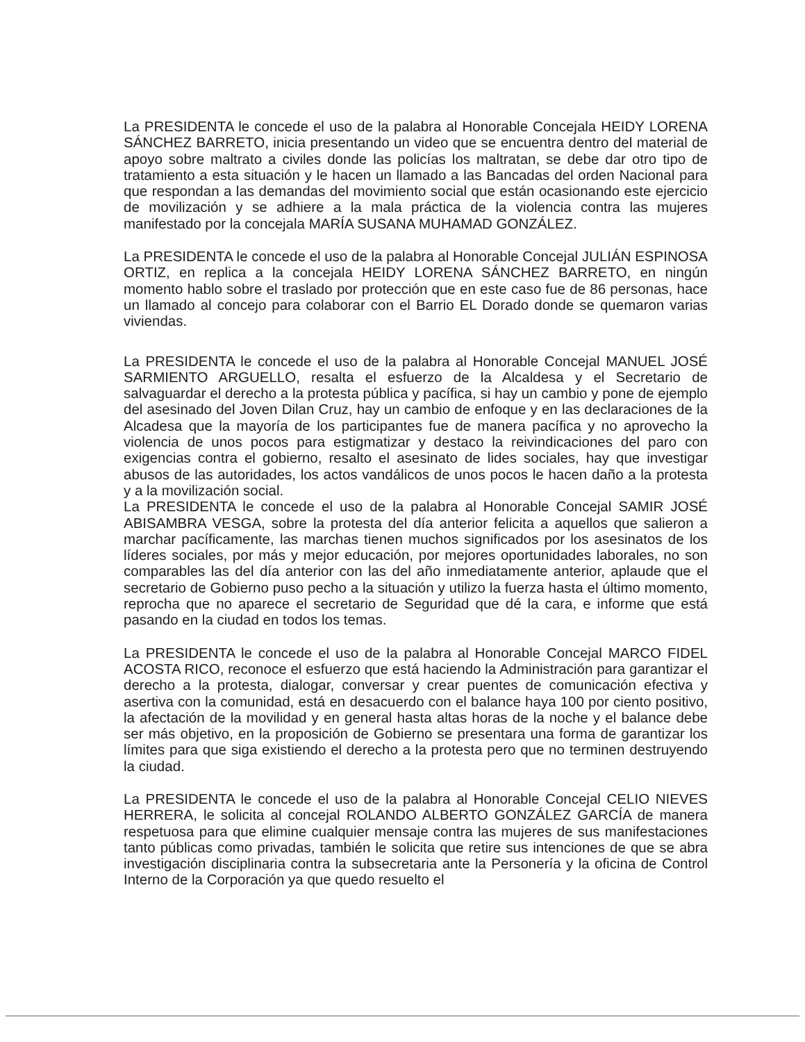La PRESIDENTA le concede el uso de la palabra al Honorable Concejala HEIDY LORENA SÁNCHEZ BARRETO, inicia presentando un video que se encuentra dentro del material de apoyo sobre maltrato a civiles donde las policías los maltratan, se debe dar otro tipo de tratamiento a esta situación y le hacen un llamado a las Bancadas del orden Nacional para que respondan a las demandas del movimiento social que están ocasionando este ejercicio de movilización y se adhiere a la mala práctica de la violencia contra las mujeres manifestado por la concejala MARÍA SUSANA MUHAMAD GONZÁLEZ.
La PRESIDENTA le concede el uso de la palabra al Honorable Concejal JULIÁN ESPINOSA ORTIZ, en replica a la concejala HEIDY LORENA SÁNCHEZ BARRETO, en ningún momento hablo sobre el traslado por protección que en este caso fue de 86 personas, hace un llamado al concejo para colaborar con el Barrio EL Dorado donde se quemaron varias viviendas.
La PRESIDENTA le concede el uso de la palabra al Honorable Concejal MANUEL JOSÉ SARMIENTO ARGUELLO, resalta el esfuerzo de la Alcaldesa y el Secretario de salvaguardar el derecho a la protesta pública y pacífica, si hay un cambio y pone de ejemplo del asesinado del Joven Dilan Cruz, hay un cambio de enfoque y en las declaraciones de la Alcadesa que la mayoría de los participantes fue de manera pacífica y no aprovecho la violencia de unos pocos para estigmatizar y destaco la reivindicaciones del paro con exigencias contra el gobierno, resalto el asesinato de lides sociales, hay que investigar abusos de las autoridades, los actos vandálicos de unos pocos le hacen daño a la protesta y a la movilización social.
La PRESIDENTA le concede el uso de la palabra al Honorable Concejal SAMIR JOSÉ ABISAMBRA VESGA, sobre la protesta del día anterior felicita a aquellos que salieron a marchar pacíficamente, las marchas tienen muchos significados por los asesinatos de los líderes sociales, por más y mejor educación, por mejores oportunidades laborales, no son comparables las del día anterior con las del año inmediatamente anterior, aplaude que el secretario de Gobierno puso pecho a la situación y utilizo la fuerza hasta el último momento, reprocha que no aparece el secretario de Seguridad que dé la cara, e informe que está pasando en la ciudad en todos los temas.
La PRESIDENTA le concede el uso de la palabra al Honorable Concejal MARCO FIDEL ACOSTA RICO, reconoce el esfuerzo que está haciendo la Administración para garantizar el derecho a la protesta, dialogar, conversar y crear puentes de comunicación efectiva y asertiva con la comunidad, está en desacuerdo con el balance haya 100 por ciento positivo, la afectación de la movilidad y en general hasta altas horas de la noche y el balance debe ser más objetivo, en la proposición de Gobierno se presentara una forma de garantizar los límites para que siga existiendo el derecho a la protesta pero que no terminen destruyendo la ciudad.
La PRESIDENTA le concede el uso de la palabra al Honorable Concejal CELIO NIEVES HERRERA, le solicita al concejal ROLANDO ALBERTO GONZÁLEZ GARCÍA de manera respetuosa para que elimine cualquier mensaje contra las mujeres de sus manifestaciones tanto públicas como privadas, también le solicita que retire sus intenciones de que se abra investigación disciplinaria contra la subsecretaria ante la Personería y la oficina de Control Interno de la Corporación ya que quedo resuelto el